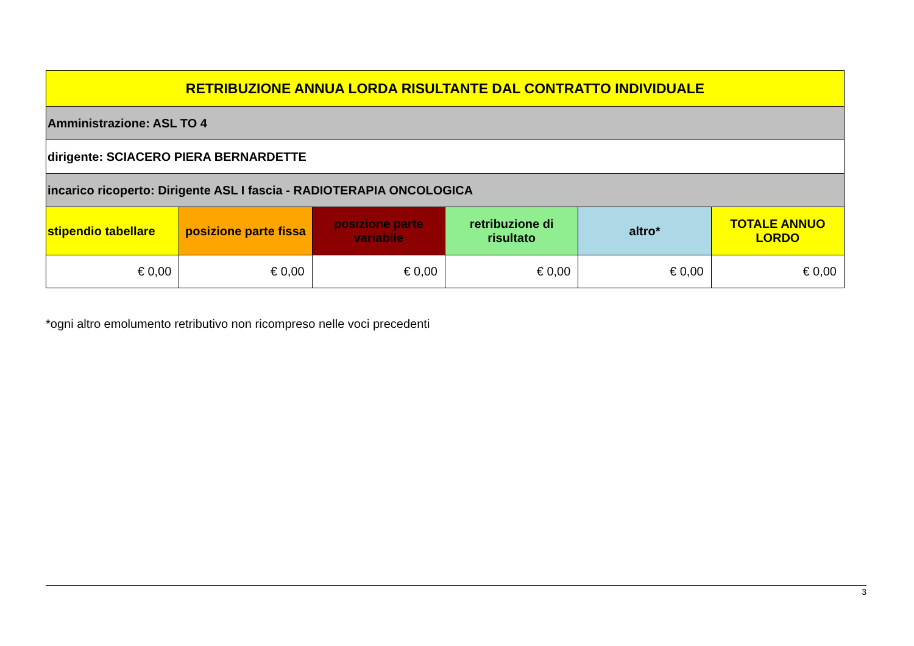| RETRIBUZIONE ANNUA LORDA RISULTANTE DAL CONTRATTO INDIVIDUALE | | | | | |
| --- | --- | --- | --- | --- | --- |
| Amministrazione: ASL TO 4 | | | | | |
| dirigente: SCIACERO PIERA BERNARDETTE | | | | | |
| incarico ricoperto: Dirigente ASL I fascia - RADIOTERAPIA ONCOLOGICA | | | | | |
| stipendio tabellare | posizione parte fissa | posizione parte variabile | retribuzione di risultato | altro* | TOTALE ANNUO LORDO |
| € 0,00 | € 0,00 | € 0,00 | € 0,00 | € 0,00 | € 0,00 |
*ogni altro emolumento retributivo non ricompreso nelle voci precedenti
3